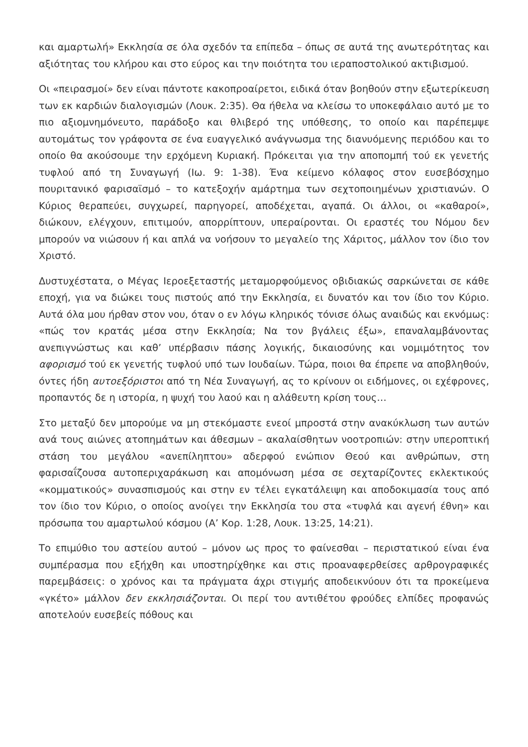και αμαρτωλή» Εκκλησία σε όλα σχεδόν τα επίπεδα – όπως σε αυτά της ανωτερότητας και αξιότητας του κλήρου και στο εύρος και την ποιότητα του ιεραποστολικού ακτιβισμού.
Οι «πειρασμοί» δεν είναι πάντοτε κακοπροαίρετοι, ειδικά όταν βοηθούν στην εξωτερίκευση των εκ καρδιών διαλογισμών (Λουκ. 2:35). Θα ήθελα να κλείσω το υποκεφάλαιο αυτό με το πιο αξιομνημόνευτο, παράδοξο και θλιβερό της υπόθεσης, το οποίο και παρέπεμψε αυτομάτως τον γράφοντα σε ένα ευαγγελικό ανάγνωσμα της διανυόμενης περιόδου και το οποίο θα ακούσουμε την ερχόμενη Κυριακή. Πρόκειται για την αποπομπή τού εκ γενετής τυφλού από τη Συναγωγή (Ιω. 9: 1-38). Ένα κείμενο κόλαφος στον ευσεβόσχημο πουριτανικό φαρισαϊσμό – το κατεξοχήν αμάρτημα των σεχτοποιημένων χριστιανών. Ο Κύριος θεραπεύει, συγχωρεί, παρηγορεί, αποδέχεται, αγαπά. Οι άλλοι, οι «καθαροί», διώκουν, ελέγχουν, επιτιμούν, απορρίπτουν, υπεραίρονται. Οι εραστές του Νόμου δεν μπορούν να νιώσουν ή και απλά να νοήσουν το μεγαλείο της Χάριτος, μάλλον τον ίδιο τον Χριστό.
Δυστυχέστατα, ο Μέγας Ιεροεξεταστής μεταμορφούμενος οβιδιακώς σαρκώνεται σε κάθε εποχή, για να διώκει τους πιστούς από την Εκκλησία, ει δυνατόν και τον ίδιο τον Κύριο. Αυτά όλα μου ήρθαν στον νου, όταν ο εν λόγω κληρικός τόνισε όλως αναιδώς και εκνόμως: «πώς τον κρατάς μέσα στην Εκκλησία; Να τον βγάλεις έξω», επαναλαμβάνοντας ανεπιγνώστως και καθ’ υπέρβασιν πάσης λογικής, δικαιοσύνης και νομιμότητος τον αφορισμό τού εκ γενετής τυφλού υπό των Ιουδαίων. Τώρα, ποιοι θα έπρεπε να αποβληθούν, όντες ήδη αυτοεξόριστοι από τη Νέα Συναγωγή, ας το κρίνουν οι ειδήμονες, οι εχέφρονες, προπαντός δε η ιστορία, η ψυχή του λαού και η αλάθευτη κρίση τους…
Στο μεταξύ δεν μπορούμε να μη στεκόμαστε ενεοί μπροστά στην ανακύκλωση των αυτών ανά τους αιώνες ατοπημάτων και άθεσμων – ακαλαίσθητων νοοτροπιών: στην υπεροπτική στάση του μεγάλου «ανεπίληπτου» αδερφού ενώπιον Θεού και ανθρώπων, στη φαρισαΐζουσα αυτοπεριχαράκωση και απομόνωση μέσα σε σεχταρίζοντες εκλεκτικούς «κομματικούς» συνασπισμούς και στην εν τέλει εγκατάλειψη και αποδοκιμασία τους από τον ίδιο τον Κύριο, ο οποίος ανοίγει την Εκκλησία του στα «τυφλά και αγενή έθνη» και πρόσωπα του αμαρτωλού κόσμου (Α’ Κορ. 1:28, Λουκ. 13:25, 14:21).
Το επιμύθιο του αστείου αυτού – μόνον ως προς το φαίνεσθαι – περιστατικού είναι ένα συμπέρασμα που εξήχθη και υποστηρίχθηκε και στις προαναφερθείσες αρθρογραφικές παρεμβάσεις: ο χρόνος και τα πράγματα άχρι στιγμής αποδεικνύουν ότι τα προκείμενα «γκέτο» μάλλον δεν εκκλησιάζονται. Οι περί του αντιθέτου φρούδες ελπίδες προφανώς αποτελούν ευσεβείς πόθους και